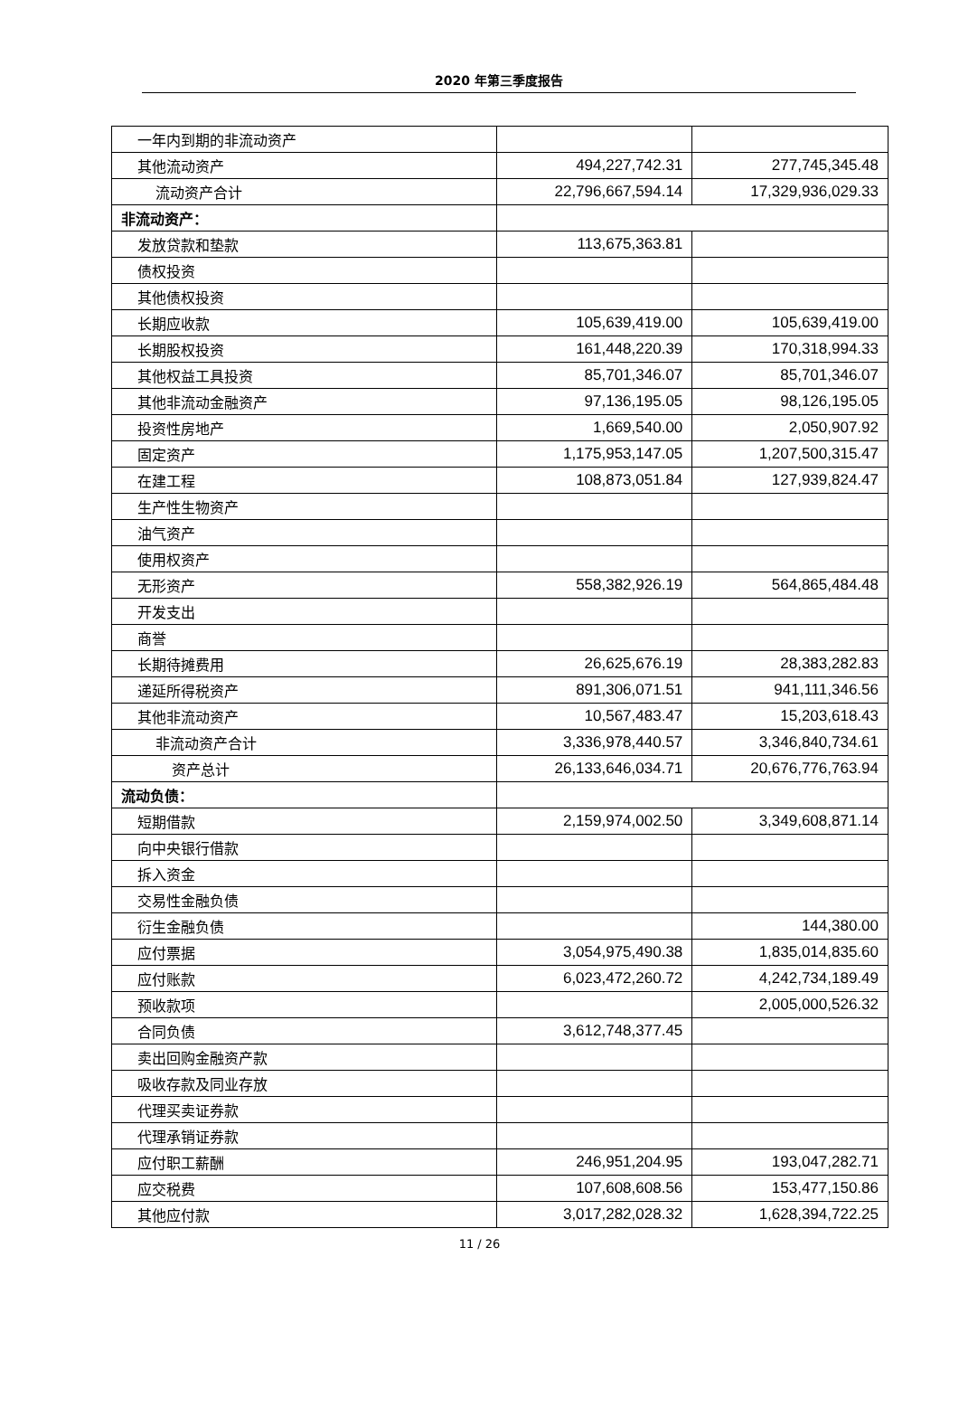2020 年第三季度报告
| 一年内到期的非流动资产 | | |
| 其他流动资产 | 494,227,742.31 | 277,745,345.48 |
| 流动资产合计 | 22,796,667,594.14 | 17,329,936,029.33 |
| 非流动资产： | | |
| 发放贷款和垫款 | 113,675,363.81 | |
| 债权投资 | | |
| 其他债权投资 | | |
| 长期应收款 | 105,639,419.00 | 105,639,419.00 |
| 长期股权投资 | 161,448,220.39 | 170,318,994.33 |
| 其他权益工具投资 | 85,701,346.07 | 85,701,346.07 |
| 其他非流动金融资产 | 97,136,195.05 | 98,126,195.05 |
| 投资性房地产 | 1,669,540.00 | 2,050,907.92 |
| 固定资产 | 1,175,953,147.05 | 1,207,500,315.47 |
| 在建工程 | 108,873,051.84 | 127,939,824.47 |
| 生产性生物资产 | | |
| 油气资产 | | |
| 使用权资产 | | |
| 无形资产 | 558,382,926.19 | 564,865,484.48 |
| 开发支出 | | |
| 商誉 | | |
| 长期待摊费用 | 26,625,676.19 | 28,383,282.83 |
| 递延所得税资产 | 891,306,071.51 | 941,111,346.56 |
| 其他非流动资产 | 10,567,483.47 | 15,203,618.43 |
| 非流动资产合计 | 3,336,978,440.57 | 3,346,840,734.61 |
| 资产总计 | 26,133,646,034.71 | 20,676,776,763.94 |
| 流动负债： | | |
| 短期借款 | 2,159,974,002.50 | 3,349,608,871.14 |
| 向中央银行借款 | | |
| 拆入资金 | | |
| 交易性金融负债 | | |
| 衍生金融负债 | | 144,380.00 |
| 应付票据 | 3,054,975,490.38 | 1,835,014,835.60 |
| 应付账款 | 6,023,472,260.72 | 4,242,734,189.49 |
| 预收款项 | | 2,005,000,526.32 |
| 合同负债 | 3,612,748,377.45 | |
| 卖出回购金融资产款 | | |
| 吸收存款及同业存放 | | |
| 代理买卖证券款 | | |
| 代理承销证券款 | | |
| 应付职工薪酬 | 246,951,204.95 | 193,047,282.71 |
| 应交税费 | 107,608,608.56 | 153,477,150.86 |
| 其他应付款 | 3,017,282,028.32 | 1,628,394,722.25 |
11 / 26